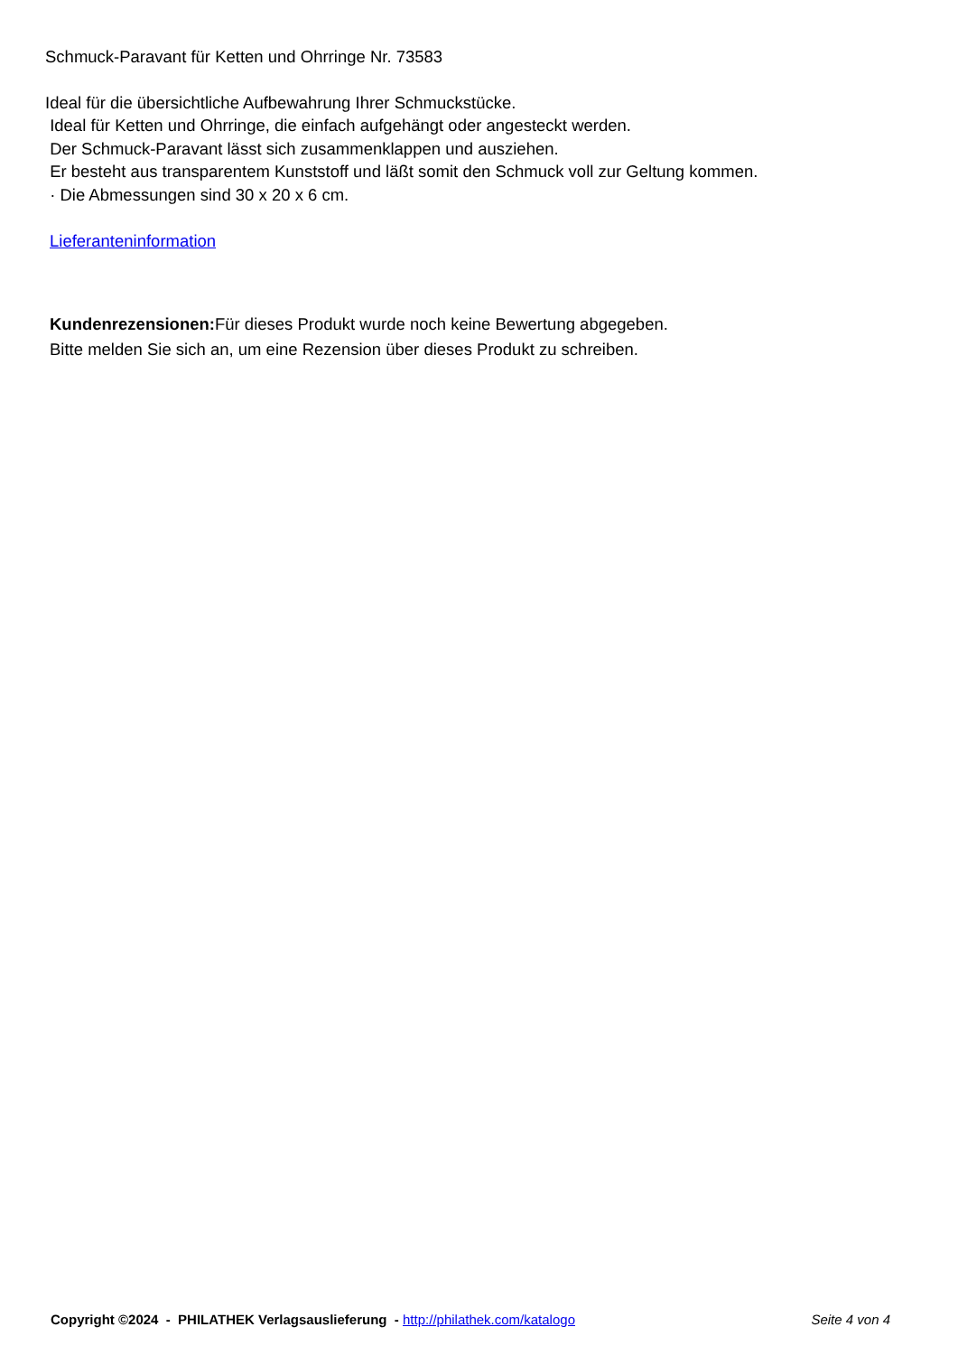Schmuck-Paravant für Ketten und Ohrringe Nr. 73583
Ideal für die übersichtliche Aufbewahrung Ihrer Schmuckstücke.
Ideal für Ketten und Ohrringe, die einfach aufgehängt oder angesteckt werden.
Der Schmuck-Paravant lässt sich zusammenklappen und ausziehen.
Er besteht aus transparentem Kunststoff und läßt somit den Schmuck voll zur Geltung kommen.
· Die Abmessungen sind 30 x 20 x 6 cm.
Lieferanteninformation
Kundenrezensionen: Für dieses Produkt wurde noch keine Bewertung abgegeben.
Bitte melden Sie sich an, um eine Rezension über dieses Produkt zu schreiben.
Copyright ©2024 - PHILATHEK Verlagsauslieferung - http://philathek.com/katalogo Seite 4 von 4